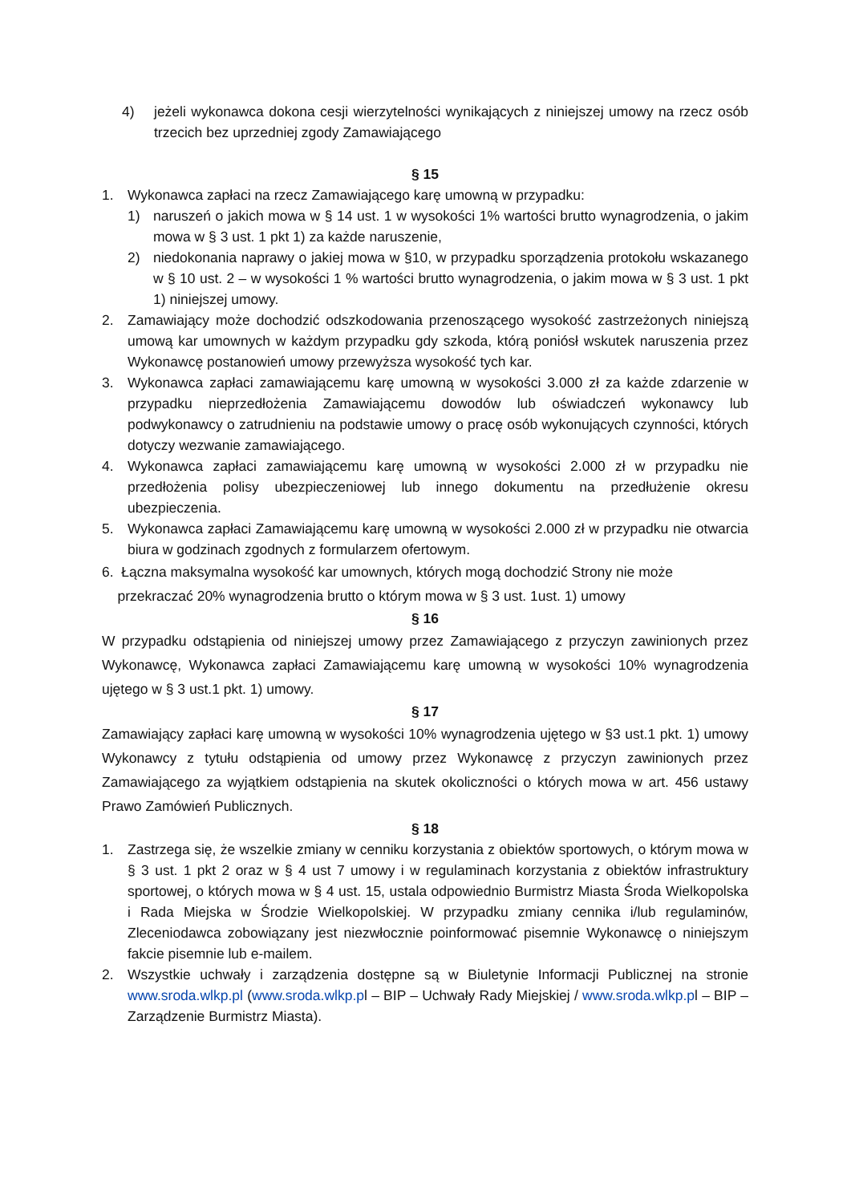4) jeżeli wykonawca dokona cesji wierzytelności wynikających z niniejszej umowy na rzecz osób trzecich bez uprzedniej zgody Zamawiającego
§ 15
1. Wykonawca zapłaci na rzecz Zamawiającego karę umowną w przypadku:
1) naruszeń o jakich mowa w § 14 ust. 1 w wysokości 1% wartości brutto wynagrodzenia, o jakim mowa w § 3 ust. 1 pkt 1) za każde naruszenie,
2) niedokonania naprawy o jakiej mowa w §10, w przypadku sporządzenia protokołu wskazanego w § 10 ust. 2 – w wysokości 1 % wartości brutto wynagrodzenia, o jakim mowa w § 3 ust. 1 pkt 1) niniejszej umowy.
2. Zamawiający może dochodzić odszkodowania przenoszącego wysokość zastrzeżonych niniejszą umową kar umownych w każdym przypadku gdy szkoda, którą poniósł wskutek naruszenia przez Wykonawcę postanowień umowy przewyższa wysokość tych kar.
3. Wykonawca zapłaci zamawiającemu karę umowną w wysokości 3.000 zł za każde zdarzenie w przypadku nieprzedłożenia Zamawiającemu dowodów lub oświadczeń wykonawcy lub podwykonawcy o zatrudnieniu na podstawie umowy o pracę osób wykonujących czynności, których dotyczy wezwanie zamawiającego.
4. Wykonawca zapłaci zamawiającemu karę umowną w wysokości 2.000 zł w przypadku nie przedłożenia polisy ubezpieczeniowej lub innego dokumentu na przedłużenie okresu ubezpieczenia.
5. Wykonawca zapłaci Zamawiającemu karę umowną w wysokości 2.000 zł w przypadku nie otwarcia biura w godzinach zgodnych z formularzem ofertowym.
6. Łączna maksymalna wysokość kar umownych, których mogą dochodzić Strony nie może
przekraczać 20% wynagrodzenia brutto o którym mowa w § 3 ust. 1ust. 1) umowy
§ 16
W przypadku odstąpienia od niniejszej umowy przez Zamawiającego z przyczyn zawinionych przez Wykonawcę, Wykonawca zapłaci Zamawiającemu karę umowną w wysokości 10% wynagrodzenia ujętego w § 3 ust.1 pkt. 1) umowy.
§ 17
Zamawiający zapłaci karę umowną w wysokości 10% wynagrodzenia ujętego w §3 ust.1 pkt. 1) umowy Wykonawcy z tytułu odstąpienia od umowy przez Wykonawcę z przyczyn zawinionych przez Zamawiającego za wyjątkiem odstąpienia na skutek okoliczności o których mowa w art. 456 ustawy Prawo Zamówień Publicznych.
§ 18
1. Zastrzega się, że wszelkie zmiany w cenniku korzystania z obiektów sportowych, o którym mowa w § 3 ust. 1 pkt 2 oraz w § 4 ust 7 umowy i w regulaminach korzystania z obiektów infrastruktury sportowej, o których mowa w § 4 ust. 15, ustala odpowiednio Burmistrz Miasta Środa Wielkopolska i Rada Miejska w Środzie Wielkopolskiej. W przypadku zmiany cennika i/lub regulaminów, Zleceniodawca zobowiązany jest niezwłocznie poinformować pisemnie Wykonawcę o niniejszym fakcie pisemnie lub e-mailem.
2. Wszystkie uchwały i zarządzenia dostępne są w Biuletynie Informacji Publicznej na stronie www.sroda.wlkp.pl (www.sroda.wlkp.pl – BIP – Uchwały Rady Miejskiej / www.sroda.wlkp.pl – BIP – Zarządzenie Burmistrz Miasta).